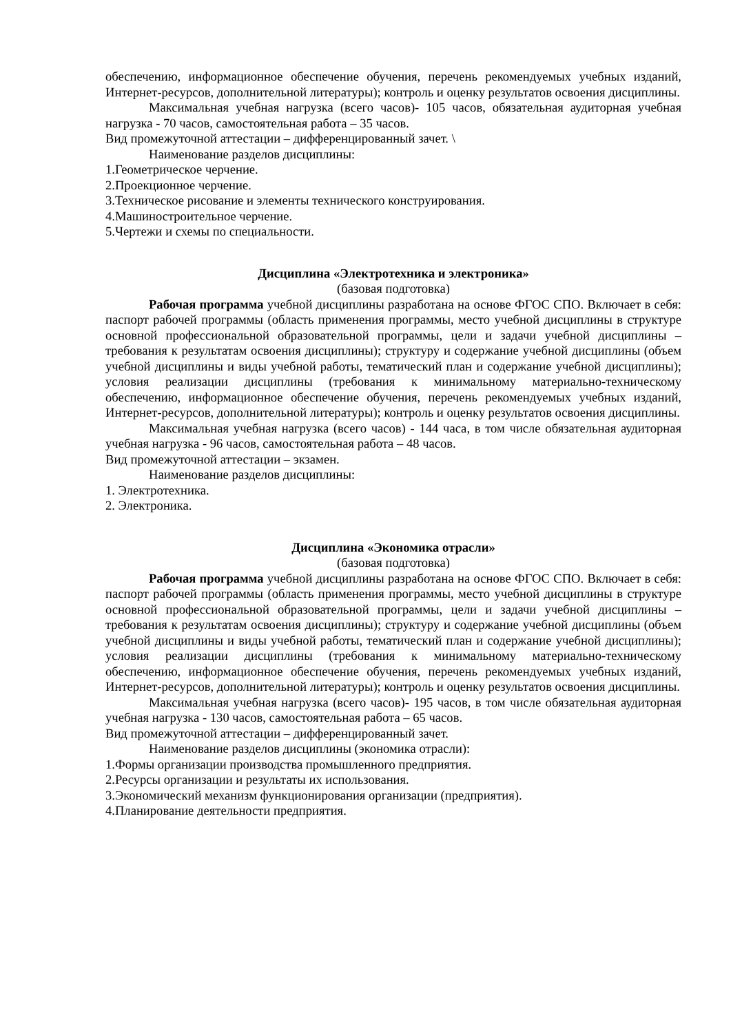обеспечению, информационное обеспечение обучения, перечень рекомендуемых учебных изданий, Интернет-ресурсов, дополнительной литературы); контроль и оценку результатов освоения дисциплины.
Максимальная учебная нагрузка (всего часов)- 105 часов, обязательная аудиторная учебная нагрузка - 70 часов, самостоятельная работа – 35 часов.
Вид промежуточной аттестации – дифференцированный зачет. \
Наименование разделов дисциплины:
1.Геометрическое черчение.
2.Проекционное черчение.
3.Техническое рисование и элементы технического конструирования.
4.Машиностроительное черчение.
5.Чертежи и схемы по специальности.
Дисциплина «Электротехника и электроника»
(базовая подготовка)
Рабочая программа учебной дисциплины разработана на основе ФГОС СПО. Включает в себя: паспорт рабочей программы (область применения программы, место учебной дисциплины в структуре основной профессиональной образовательной программы, цели и задачи учебной дисциплины – требования к результатам освоения дисциплины); структуру и содержание учебной дисциплины (объем учебной дисциплины и виды учебной работы, тематический план и содержание учебной дисциплины); условия реализации дисциплины (требования к минимальному материально-техническому обеспечению, информационное обеспечение обучения, перечень рекомендуемых учебных изданий, Интернет-ресурсов, дополнительной литературы); контроль и оценку результатов освоения дисциплины.
Максимальная учебная нагрузка (всего часов) - 144 часа, в том числе обязательная аудиторная учебная нагрузка - 96 часов, самостоятельная работа – 48 часов.
Вид промежуточной аттестации – экзамен.
Наименование разделов дисциплины:
1. Электротехника.
2. Электроника.
Дисциплина «Экономика отрасли»
(базовая подготовка)
Рабочая программа учебной дисциплины разработана на основе ФГОС СПО. Включает в себя: паспорт рабочей программы (область применения программы, место учебной дисциплины в структуре основной профессиональной образовательной программы, цели и задачи учебной дисциплины – требования к результатам освоения дисциплины); структуру и содержание учебной дисциплины (объем учебной дисциплины и виды учебной работы, тематический план и содержание учебной дисциплины); условия реализации дисциплины (требования к минимальному материально-техническому обеспечению, информационное обеспечение обучения, перечень рекомендуемых учебных изданий, Интернет-ресурсов, дополнительной литературы); контроль и оценку результатов освоения дисциплины.
Максимальная учебная нагрузка (всего часов)- 195 часов, в том числе обязательная аудиторная учебная нагрузка - 130 часов, самостоятельная работа – 65 часов.
Вид промежуточной аттестации – дифференцированный зачет.
Наименование разделов дисциплины (экономика отрасли):
1.Формы организации производства промышленного предприятия.
2.Ресурсы организации и результаты их использования.
3.Экономический механизм функционирования организации (предприятия).
4.Планирование деятельности предприятия.